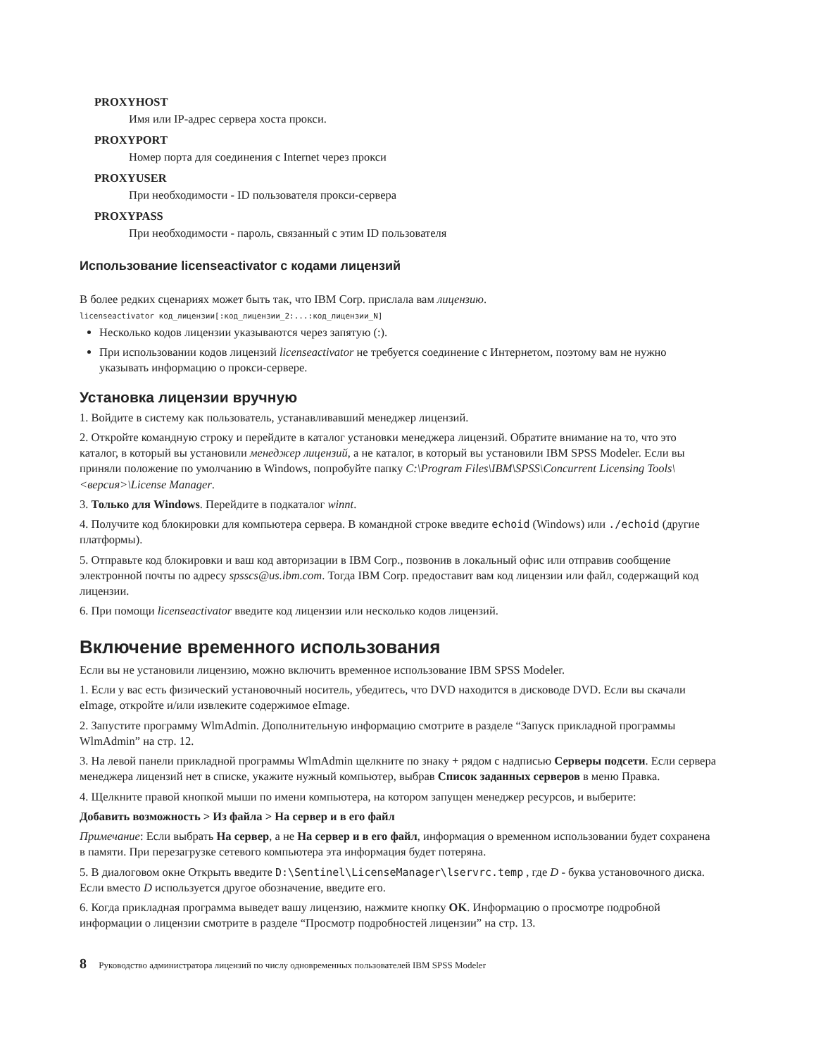PROXYHOST
Имя или IP-адрес сервера хоста прокси.
PROXYPORT
Номер порта для соединения с Internet через прокси
PROXYUSER
При необходимости - ID пользователя прокси-сервера
PROXYPASS
При необходимости - пароль, связанный с этим ID пользователя
Использование licenseactivator с кодами лицензий
В более редких сценариях может быть так, что IBM Corp. прислала вам лицензию.
licenseactivator код_лицензии[:код_лицензии_2:...:код_лицензии_N]
Несколько кодов лицензии указываются через запятую (:).
При использовании кодов лицензий licenseactivator не требуется соединение с Интернетом, поэтому вам не нужно указывать информацию о прокси-сервере.
Установка лицензии вручную
1. Войдите в систему как пользователь, устанавливавший менеджер лицензий.
2. Откройте командную строку и перейдите в каталог установки менеджера лицензий. Обратите внимание на то, что это каталог, в который вы установили менеджер лицензий, а не каталог, в который вы установили IBM SPSS Modeler. Если вы приняли положение по умолчанию в Windows, попробуйте папку C:\Program Files\IBM\SPSS\Concurrent Licensing Tools\<версия>\License Manager.
3. Только для Windows. Перейдите в подкаталог winnt.
4. Получите код блокировки для компьютера сервера. В командной строке введите echoid (Windows) или ./echoid (другие платформы).
5. Отправьте код блокировки и ваш код авторизации в IBM Corp., позвонив в локальный офис или отправив сообщение электронной почты по адресу spsscs@us.ibm.com. Тогда IBM Corp. предоставит вам код лицензии или файл, содержащий код лицензии.
6. При помощи licenseactivator введите код лицензии или несколько кодов лицензий.
Включение временного использования
Если вы не установили лицензию, можно включить временное использование IBM SPSS Modeler.
1. Если у вас есть физический установочный носитель, убедитесь, что DVD находится в дисководе DVD. Если вы скачали eImage, откройте и/или извлеките содержимое eImage.
2. Запустите программу WlmAdmin. Дополнительную информацию смотрите в разделе “Запуск прикладной программы WlmAdmin” на стр. 12.
3. На левой панели прикладной программы WlmAdmin щелкните по знаку + рядом с надписью Серверы подсети. Если сервера менеджера лицензий нет в списке, укажите нужный компьютер, выбрав Список заданных серверов в меню Правка.
4. Щелкните правой кнопкой мыши по имени компьютера, на котором запущен менеджер ресурсов, и выберите:
Добавить возможность > Из файла > На сервер и в его файл
Примечание: Если выбрать На сервер, а не На сервер и в его файл, информация о временном использовании будет сохранена в памяти. При перезагрузке сетевого компьютера эта информация будет потеряна.
5. В диалоговом окне Открыть введите D:\Sentinel\LicenseManager\lservrc.temp , где D - буква установочного диска. Если вместо D используется другое обозначение, введите его.
6. Когда прикладная программа выведет вашу лицензию, нажмите кнопку OK. Информацию о просмотре подробной информации о лицензии смотрите в разделе “Просмотр подробностей лицензии” на стр. 13.
8 Руководство администратора лицензий по числу одновременных пользователей IBM SPSS Modeler